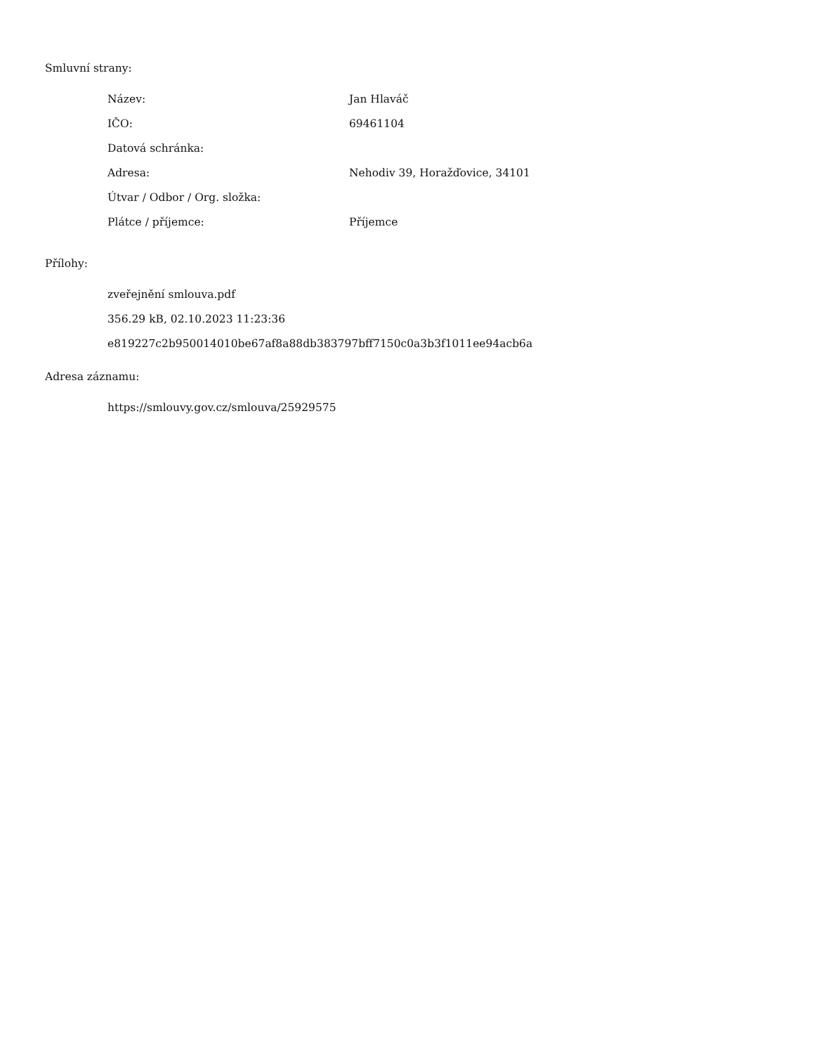Smluvní strany:
| Název: | Jan Hlaváč |
| IČO: | 69461104 |
| Datová schránka: | |
| Adresa: | Nehodiv 39, Horažďovice, 34101 |
| Útvar / Odbor / Org. složka: | |
| Plátce / příjemce: | Příjemce |
Přílohy:
zveřejnění smlouva.pdf
356.29 kB, 02.10.2023 11:23:36
e819227c2b950014010be67af8a88db383797bff7150c0a3b3f1011ee94acb6a
Adresa záznamu:
https://smlouvy.gov.cz/smlouva/25929575